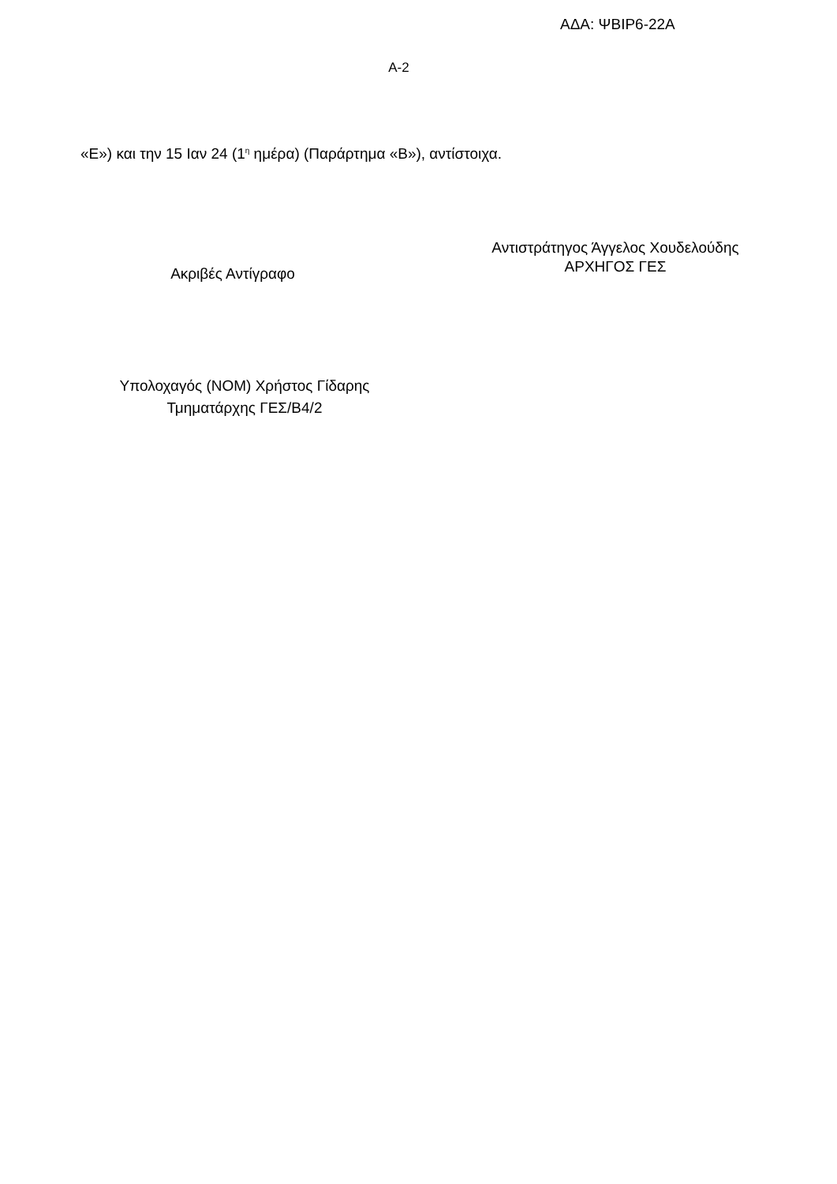ΑΔΑ: ΨΒΙΡ6-22Α
Α-2
«Ε») και την 15 Ιαν 24 (1<sup>η</sup> ημέρα) (Παράρτημα «Β»), αντίστοιχα.
Ακριβές Αντίγραφο
Αντιστράτηγος Άγγελος Χουδελούδης
ΑΡΧΗΓΟΣ ΓΕΣ
Υπολοχαγός (ΝΟΜ) Χρήστος Γίδαρης
Τμηματάρχης ΓΕΣ/Β4/2